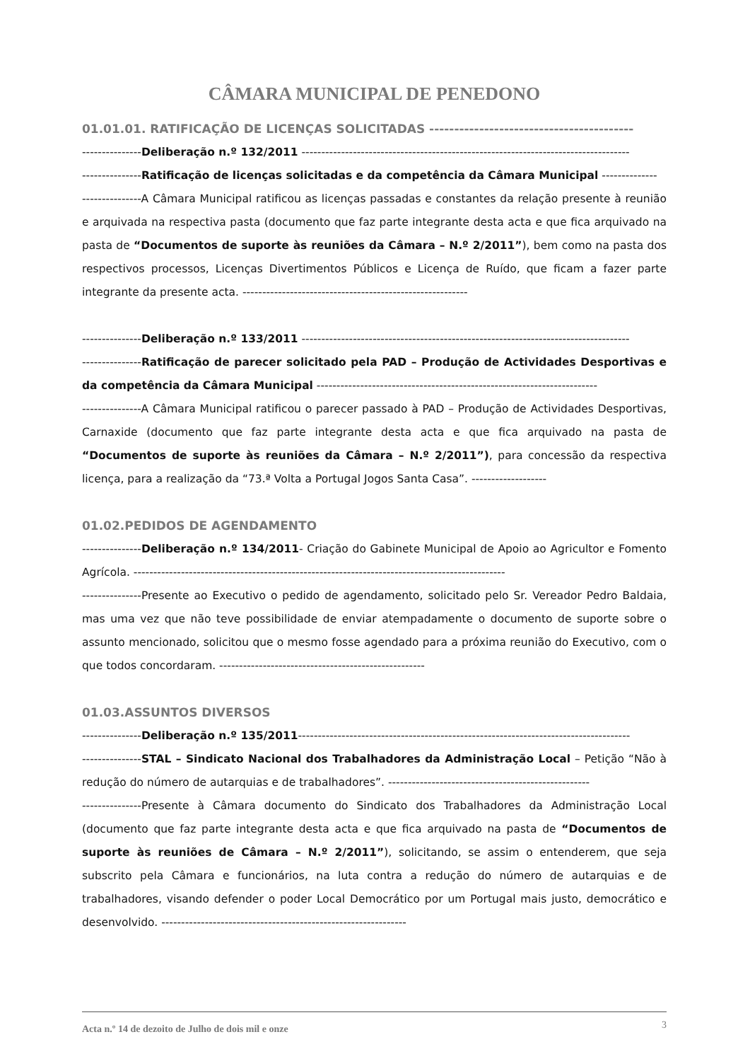CÂMARA MUNICIPAL DE PENEDONO
01.01.01. RATIFICAÇÃO DE LICENÇAS SOLICITADAS -----------------------------------------
---------------Deliberação n.º 132/2011 -----------------------------------------------------------------------------------
---------------Ratificação de licenças solicitadas e da competência da Câmara Municipal --------------
---------------A Câmara Municipal ratificou as licenças passadas e constantes da relação presente à reunião e arquivada na respectiva pasta (documento que faz parte integrante desta acta e que fica arquivado na pasta de “Documentos de suporte às reuniões da Câmara – N.º 2/2011”), bem como na pasta dos respectivos processos, Licenças Divertimentos Públicos e Licença de Ruído, que ficam a fazer parte integrante da presente acta. ---------------------------------------------------------
---------------Deliberação n.º 133/2011 -----------------------------------------------------------------------------------
---------------Ratificação de parecer solicitado pela PAD – Produção de Actividades Desportivas e da competência da Câmara Municipal -----------------------------------------------------------------------
---------------A Câmara Municipal ratificou o parecer passado à PAD – Produção de Actividades Desportivas, Carnaxide (documento que faz parte integrante desta acta e que fica arquivado na pasta de “Documentos de suporte às reuniões da Câmara – N.º 2/2011”), para concessão da respectiva licença, para a realização da “73.ª Volta a Portugal Jogos Santa Casa”. -------------------
01.02.PEDIDOS DE AGENDAMENTO
---------------Deliberação n.º 134/2011- Criação do Gabinete Municipal de Apoio ao Agricultor e Fomento Agrícola. ----------------------------------------------------------------------------------------------
---------------Presente ao Executivo o pedido de agendamento, solicitado pelo Sr. Vereador Pedro Baldaia, mas uma vez que não teve possibilidade de enviar atempadamente o documento de suporte sobre o assunto mencionado, solicitou que o mesmo fosse agendado para a próxima reunião do Executivo, com o que todos concordaram. ----------------------------------------------------
01.03.ASSUNTOS DIVERSOS
---------------Deliberação n.º 135/2011------------------------------------------------------------------------------------
---------------STAL – Sindicato Nacional dos Trabalhadores da Administração Local – Petição “Não à redução do número de autarquias e de trabalhadores”. ---------------------------------------------------
---------------Presente à Câmara documento do Sindicato dos Trabalhadores da Administração Local (documento que faz parte integrante desta acta e que fica arquivado na pasta de “Documentos de suporte às reuniões de Câmara – N.º 2/2011”), solicitando, se assim o entenderem, que seja subscrito pela Câmara e funcionários, na luta contra a redução do número de autarquias e de trabalhadores, visando defender o poder Local Democrático por um Portugal mais justo, democrático e desenvolvido. --------------------------------------------------------------
Acta n.º 14 de dezoito de Julho de dois mil e onze 3